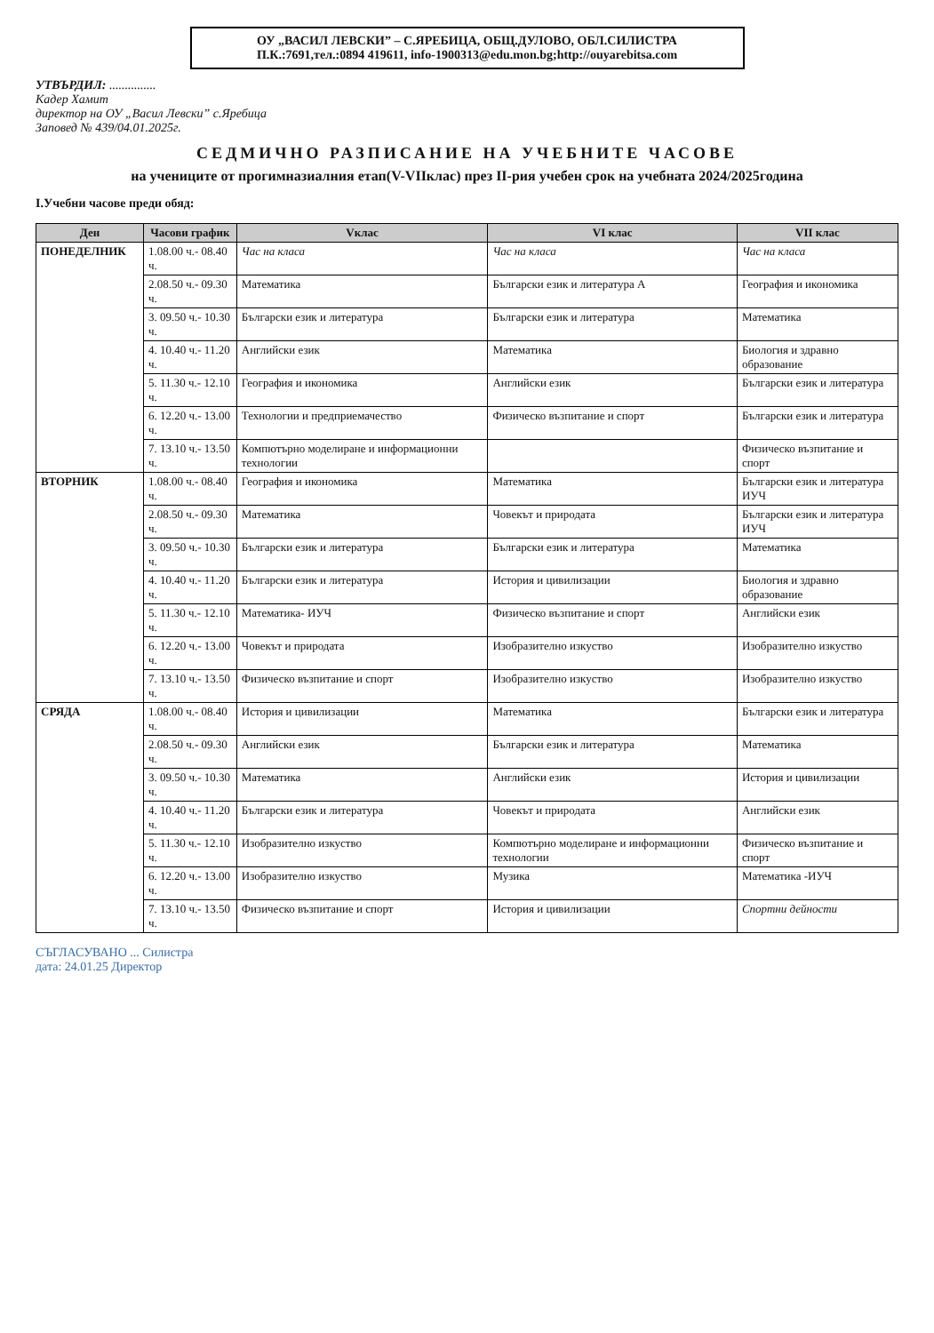ОУ „ВАСИЛ ЛЕВСКИ” – С.ЯРЕБИЦА, ОБЩ.ДУЛОВО, ОБЛ.СИЛИСТРА
П.К.:7691,тел.:0894 419611, info-1900313@edu.mon.bg;http://ouyarebitsa.com
УТВЪРДИЛ: ...............
Кадер Хамит
директор на ОУ „Васил Левски” с.Яребица
Заповед № 439/04.01.2025г.
СЕДМИЧНО РАЗПИСАНИЕ НА УЧЕБНИТЕ ЧАСОВЕ
на учениците от прогимназиалния етап(V-VIIклас) през II-рия учебен срок на учебната 2024/2025година
I.Учебни часове преди обяд:
| Ден | Часови график | Vклас | VI клас | VII клас |
| --- | --- | --- | --- | --- |
| ПОНЕДЕЛНИК | 1.08.00 ч.- 08.40 ч. | Час на класа | Час на класа | Час на класа |
| | 2.08.50 ч.- 09.30 ч. | Математика | Български език и литература А | География и икономика |
| | 3. 09.50 ч.- 10.30 ч. | Български език и литература | Български език и литература | Математика |
| | 4. 10.40 ч.- 11.20 ч. | Английски език | Математика | Биология и здравно образование |
| | 5. 11.30 ч.- 12.10 ч. | География и икономика | Английски език | Български език и литература |
| | 6. 12.20 ч.- 13.00 ч. | Технологии и предприемачество | Физическо възпитание и спорт | Български език и литература |
| | 7. 13.10 ч.- 13.50 ч. | Компютърно моделиране и информационни технологии | | Физическо възпитание и спорт |
| ВТОРНИК | 1.08.00 ч.- 08.40 ч. | География и икономика | Математика | Български език и литература ИУЧ |
| | 2.08.50 ч.- 09.30 ч. | Математика | Човекът и природата | Български език и литература ИУЧ |
| | 3. 09.50 ч.- 10.30 ч. | Български език и литература | Български език и литература | Математика |
| | 4. 10.40 ч.- 11.20 ч. | Български език и литература | История и цивилизации | Биология и здравно образование |
| | 5. 11.30 ч.- 12.10 ч. | Математика- ИУЧ | Физическо възпитание и спорт | Английски език |
| | 6. 12.20 ч.- 13.00 ч. | Човекът и природата | Изобразително изкуство | Изобразително изкуство |
| | 7. 13.10 ч.- 13.50 ч. | Физическо възпитание и спорт | Изобразително изкуство | Изобразително изкуство |
| СРЯДА | 1.08.00 ч.- 08.40 ч. | История и цивилизации | Математика | Български език и литература |
| | 2.08.50 ч.- 09.30 ч. | Английски език | Български език и литература | Математика |
| | 3. 09.50 ч.- 10.30 ч. | Математика | Английски език | История и цивилизации |
| | 4. 10.40 ч.- 11.20 ч. | Български език и литература | Човекът и природата | Английски език |
| | 5. 11.30 ч.- 12.10 ч. | Изобразително изкуство | Компютърно моделиране и информационни технологии | Физическо възпитание и спорт |
| | 6. 12.20 ч.- 13.00 ч. | Изобразително изкуство | Музика | Математика -ИУЧ |
| | 7. 13.10 ч.- 13.50 ч. | Физическо възпитание и спорт | История и цивилизации | Спортни дейности |
СЪГЛАСУВАНО ... Силистра
дата: 24.01.25 Директор